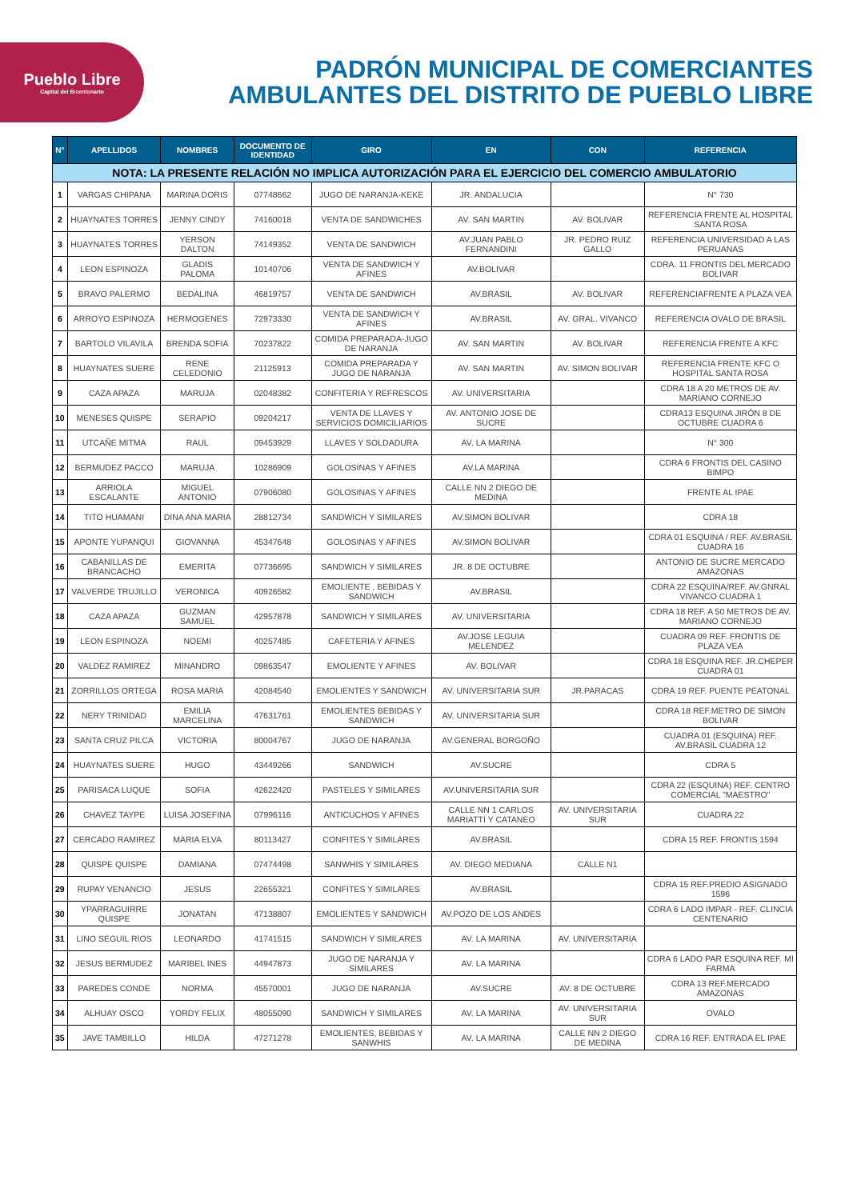Pueblo Libre
Capital del Bicentenario
PADRÓN MUNICIPAL DE COMERCIANTES
AMBULANTES DEL DISTRITO DE PUEBLO LIBRE
| N° | APELLIDOS | NOMBRES | DOCUMENTO DE IDENTIDAD | GIRO | EN | CON | REFERENCIA |
| --- | --- | --- | --- | --- | --- | --- | --- |
| NOTA: LA PRESENTE RELACIÓN NO IMPLICA AUTORIZACIÓN PARA EL EJERCICIO DEL COMERCIO AMBULATORIO | | | | | | | |
| 1 | VARGAS CHIPANA | MARINA DORIS | 07748662 | JUGO DE NARANJA-KEKE | JR. ANDALUCIA | | N° 730 |
| 2 | HUAYNATES TORRES | JENNY CINDY | 74160018 | VENTA DE SANDWICHES | AV. SAN MARTIN | AV. BOLIVAR | REFERENCIA FRENTE AL HOSPITAL SANTA ROSA |
| 3 | HUAYNATES TORRES | YERSON DALTON | 74149352 | VENTA DE SANDWICH | AV.JUAN PABLO FERNANDINI | JR. PEDRO RUIZ GALLO | REFERENCIA UNIVERSIDAD A LAS PERUANAS |
| 4 | LEON ESPINOZA | GLADIS PALOMA | 10140706 | VENTA DE SANDWICH Y AFINES | AV.BOLIVAR | | CDRA. 11 FRONTIS DEL MERCADO BOLIVAR |
| 5 | BRAVO PALERMO | BEDALINA | 46819757 | VENTA DE SANDWICH | AV.BRASIL | AV. BOLIVAR | REFERENCIAFRENTE A PLAZA VEA |
| 6 | ARROYO ESPINOZA | HERMOGENES | 72973330 | VENTA DE SANDWICH Y AFINES | AV.BRASIL | AV. GRAL. VIVANCO | REFERENCIA OVALO DE BRASIL |
| 7 | BARTOLO VILAVILA | BRENDA SOFIA | 70237822 | COMIDA PREPARADA-JUGO DE NARANJA | AV. SAN MARTIN | AV. BOLIVAR | REFERENCIA FRENTE A KFC |
| 8 | HUAYNATES SUERE | RENE CELEDONIO | 21125913 | COMIDA PREPARADA Y JUGO DE NARANJA | AV. SAN MARTIN | AV. SIMON BOLIVAR | REFERENCIA FRENTE KFC O HOSPITAL SANTA ROSA |
| 9 | CAZA APAZA | MARUJA | 02048382 | CONFITERIA Y REFRESCOS | AV. UNIVERSITARIA | | CDRA 18 A 20 METROS DE AV. MARIANO CORNEJO |
| 10 | MENESES QUISPE | SERAPIO | 09204217 | VENTA DE LLAVES Y SERVICIOS DOMICILIARIOS | AV. ANTONIO JOSE DE SUCRE | | CDRA13 ESQUINA JIRÓN 8 DE OCTUBRE CUADRA 6 |
| 11 | UTCAÑE MITMA | RAUL | 09453929 | LLAVES Y SOLDADURA | AV. LA MARINA | | N° 300 |
| 12 | BERMUDEZ PACCO | MARUJA | 10286909 | GOLOSINAS Y AFINES | AV.LA MARINA | | CDRA 6 FRONTIS DEL CASINO BIMPO |
| 13 | ARRIOLA ESCALANTE | MIGUEL ANTONIO | 07906080 | GOLOSINAS Y AFINES | CALLE NN 2 DIEGO DE MEDINA | | FRENTE AL IPAE |
| 14 | TITO HUAMANI | DINA ANA MARIA | 28812734 | SANDWICH Y SIMILARES | AV.SIMON BOLIVAR | | CDRA 18 |
| 15 | APONTE YUPANQUI | GIOVANNA | 45347648 | GOLOSINAS Y AFINES | AV.SIMON BOLIVAR | | CDRA 01 ESQUINA / REF. AV.BRASIL CUADRA 16 |
| 16 | CABANILLAS DE BRANCACHO | EMERITA | 07736695 | SANDWICH Y SIMILARES | JR. 8 DE OCTUBRE | | ANTONIO DE SUCRE MERCADO AMAZONAS |
| 17 | VALVERDE TRUJILLO | VERONICA | 40926582 | EMOLIENTE , BEBIDAS Y SANDWICH | AV.BRASIL | | CDRA 22 ESQUINA/REF. AV.GNRAL VIVANCO CUADRA 1 |
| 18 | CAZA APAZA | GUZMAN SAMUEL | 42957878 | SANDWICH Y SIMILARES | AV. UNIVERSITARIA | | CDRA 18 REF. A 50 METROS DE AV. MARIANO CORNEJO |
| 19 | LEON ESPINOZA | NOEMI | 40257485 | CAFETERIA Y AFINES | AV.JOSE LEGUIA MELENDEZ | | CUADRA 09 REF. FRONTIS DE PLAZA VEA |
| 20 | VALDEZ RAMIREZ | MINANDRO | 09863547 | EMOLIENTE Y AFINES | AV. BOLIVAR | | CDRA 18 ESQUINA REF. JR.CHEPER CUADRA 01 |
| 21 | ZORRILLOS ORTEGA | ROSA MARIA | 42084540 | EMOLIENTES Y SANDWICH | AV. UNIVERSITARIA SUR | JR.PARACAS | CDRA 19 REF. PUENTE PEATONAL |
| 22 | NERY TRINIDAD | EMILIA MARCELINA | 47631761 | EMOLIENTES BEBIDAS Y SANDWICH | AV. UNIVERSITARIA SUR | | CDRA 18 REF.METRO DE SIMON BOLIVAR |
| 23 | SANTA CRUZ PILCA | VICTORIA | 80004767 | JUGO DE NARANJA | AV.GENERAL BORGOÑO | | CUADRA 01 (ESQUINA) REF. AV.BRASIL CUADRA 12 |
| 24 | HUAYNATES SUERE | HUGO | 43449266 | SANDWICH | AV.SUCRE | | CDRA 5 |
| 25 | PARISACA LUQUE | SOFIA | 42622420 | PASTELES Y SIMILARES | AV.UNIVERSITARIA SUR | | CDRA 22 (ESQUINA) REF. CENTRO COMERCIAL "MAESTRO" |
| 26 | CHAVEZ TAYPE | LUISA JOSEFINA | 07996116 | ANTICUCHOS Y AFINES | CALLE NN 1 CARLOS MARIATTI Y CATANEO | AV. UNIVERSITARIA SUR | CUADRA 22 |
| 27 | CERCADO RAMIREZ | MARIA ELVA | 80113427 | CONFITES Y SIMILARES | AV.BRASIL | | CDRA 15 REF. FRONTIS 1594 |
| 28 | QUISPE QUISPE | DAMIANA | 07474498 | SANWHIS Y SIMILARES | AV. DIEGO MEDIANA | CALLE N1 | |
| 29 | RUPAY VENANCIO | JESUS | 22655321 | CONFITES Y SIMILARES | AV.BRASIL | | CDRA 15 REF.PREDIO ASIGNADO 1596 |
| 30 | YPARRAGUIRRE QUISPE | JONATAN | 47138807 | EMOLIENTES Y SANDWICH | AV.POZO DE LOS ANDES | | CDRA 6 LADO IMPAR - REF. CLINCIA CENTENARIO |
| 31 | LINO SEGUIL RIOS | LEONARDO | 41741515 | SANDWICH Y SIMILARES | AV. LA MARINA | AV. UNIVERSITARIA | |
| 32 | JESUS BERMUDEZ | MARIBEL INES | 44947873 | JUGO DE NARANJA Y SIMILARES | AV. LA MARINA | | CDRA 6 LADO PAR ESQUINA REF. MI FARMA |
| 33 | PAREDES CONDE | NORMA | 45570001 | JUGO DE NARANJA | AV.SUCRE | AV. 8 DE OCTUBRE | CDRA 13 REF.MERCADO AMAZONAS |
| 34 | ALHUAY OSCO | YORDY FELIX | 48055090 | SANDWICH Y SIMILARES | AV. LA MARINA | AV. UNIVERSITARIA SUR | OVALO |
| 35 | JAVE TAMBILLO | HILDA | 47271278 | EMOLIENTES, BEBIDAS Y SANWHIS | AV. LA MARINA | CALLE NN 2 DIEGO DE MEDINA | CDRA 16 REF. ENTRADA EL IPAE |